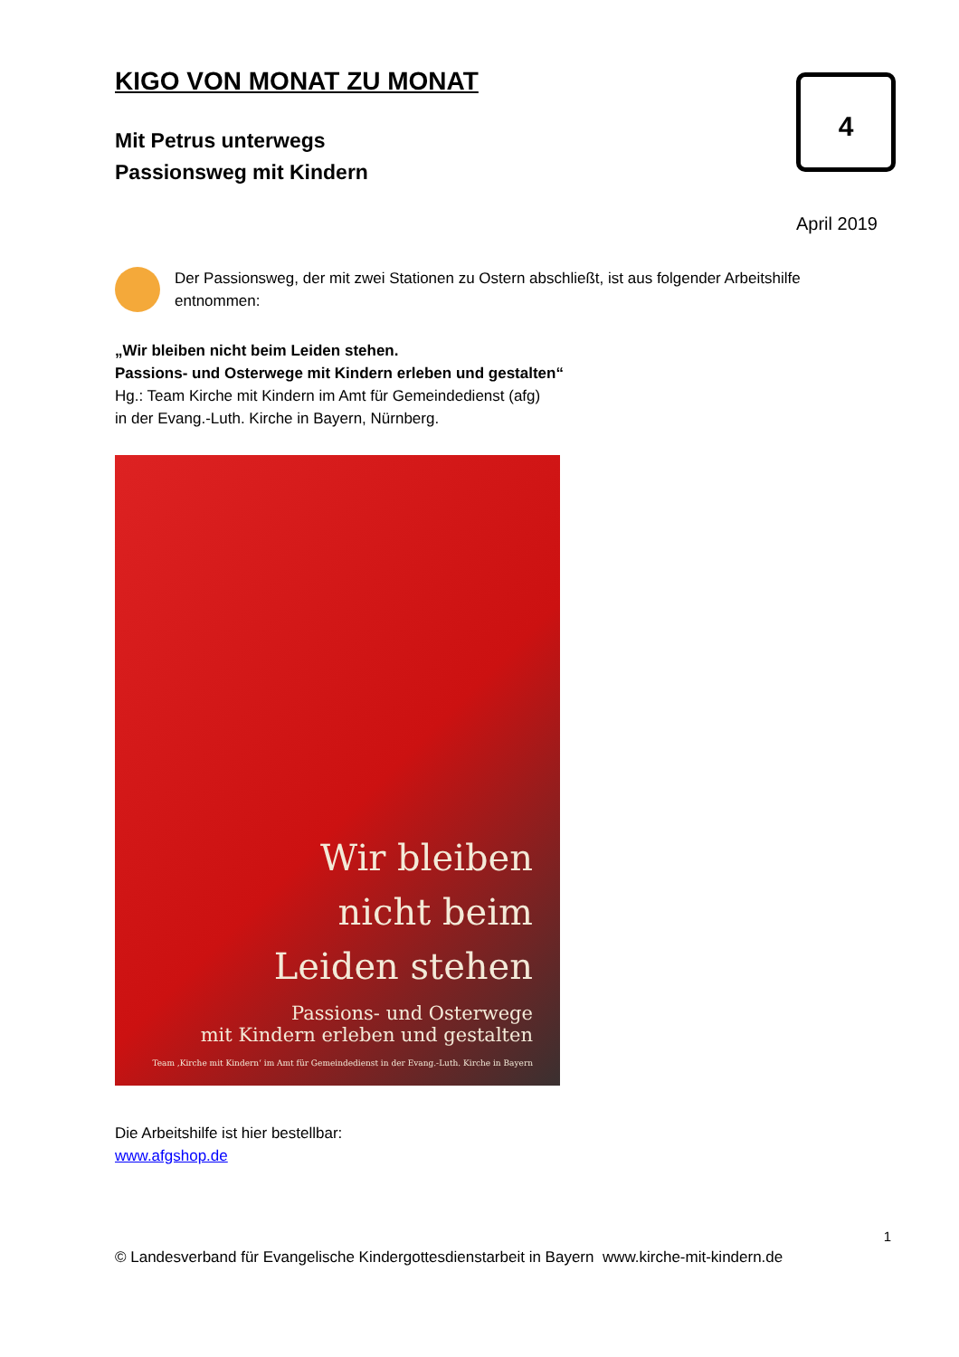4
KIGO VON MONAT ZU MONAT
Mit Petrus unterwegs
Passionsweg mit Kindern
April 2019
Der Passionsweg, der mit zwei Stationen zu Ostern abschließt, ist aus folgender Arbeitshilfe entnommen:
„Wir bleiben nicht beim Leiden stehen.
Passions- und Osterwege mit Kindern erleben und gestalten“
Hg.: Team Kirche mit Kindern im Amt für Gemeindedienst (afg)
in der Evang.-Luth. Kirche in Bayern, Nürnberg.
Wir bleiben
nicht beim
Leiden stehen
Passions- und Osterwege
mit Kindern erleben und gestalten
Team ‚Kirche mit Kindern‘ im Amt für Gemeindedienst in der Evang.-Luth. Kirche in Bayern
Die Arbeitshilfe ist hier bestellbar:
www.afgshop.de
1
© Landesverband für Evangelische Kindergottesdienstarbeit in Bayern www.kirche-mit-kindern.de